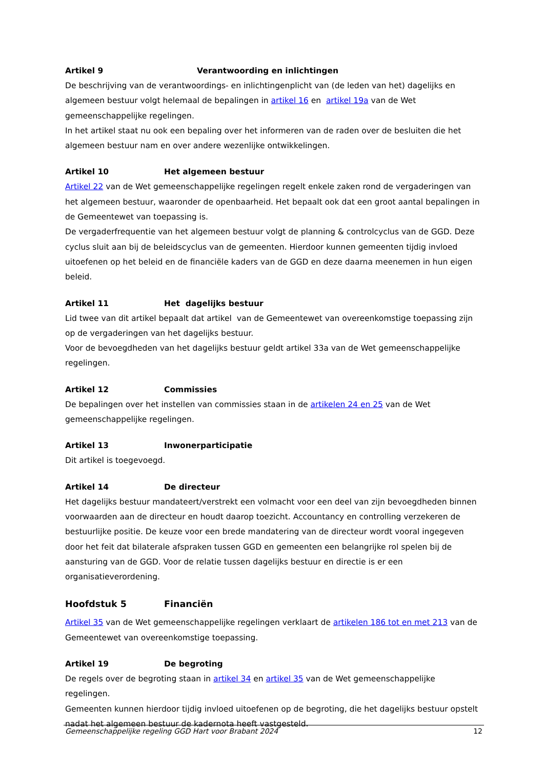Artikel 9 Verantwoording en inlichtingen
De beschrijving van de verantwoordings- en inlichtingenplicht van (de leden van het) dagelijks en algemeen bestuur volgt helemaal de bepalingen in artikel 16 en artikel 19a van de Wet gemeenschappelijke regelingen.
In het artikel staat nu ook een bepaling over het informeren van de raden over de besluiten die het algemeen bestuur nam en over andere wezenlijke ontwikkelingen.
Artikel 10 Het algemeen bestuur
Artikel 22 van de Wet gemeenschappelijke regelingen regelt enkele zaken rond de vergaderingen van het algemeen bestuur, waaronder de openbaarheid. Het bepaalt ook dat een groot aantal bepalingen in de Gemeentewet van toepassing is.
De vergaderfrequentie van het algemeen bestuur volgt de planning & controlcyclus van de GGD. Deze cyclus sluit aan bij de beleidscyclus van de gemeenten. Hierdoor kunnen gemeenten tijdig invloed uitoefenen op het beleid en de financiële kaders van de GGD en deze daarna meenemen in hun eigen beleid.
Artikel 11 Het dagelijks bestuur
Lid twee van dit artikel bepaalt dat artikel van de Gemeentewet van overeenkomstige toepassing zijn op de vergaderingen van het dagelijks bestuur.
Voor de bevoegdheden van het dagelijks bestuur geldt artikel 33a van de Wet gemeenschappelijke regelingen.
Artikel 12 Commissies
De bepalingen over het instellen van commissies staan in de artikelen 24 en 25 van de Wet gemeenschappelijke regelingen.
Artikel 13 Inwonerparticipatie
Dit artikel is toegevoegd.
Artikel 14 De directeur
Het dagelijks bestuur mandateert/verstrekt een volmacht voor een deel van zijn bevoegdheden binnen voorwaarden aan de directeur en houdt daarop toezicht. Accountancy en controlling verzekeren de bestuurlijke positie. De keuze voor een brede mandatering van de directeur wordt vooral ingegeven door het feit dat bilaterale afspraken tussen GGD en gemeenten een belangrijke rol spelen bij de aansturing van de GGD. Voor de relatie tussen dagelijks bestuur en directie is er een organisatieverordening.
Hoofdstuk 5 Financiën
Artikel 35 van de Wet gemeenschappelijke regelingen verklaart de artikelen 186 tot en met 213 van de Gemeentewet van overeenkomstige toepassing.
Artikel 19 De begroting
De regels over de begroting staan in artikel 34 en artikel 35 van de Wet gemeenschappelijke regelingen.
Gemeenten kunnen hierdoor tijdig invloed uitoefenen op de begroting, die het dagelijks bestuur opstelt nadat het algemeen bestuur de kadernota heeft vastgesteld.
Gemeenschappelijke regeling GGD Hart voor Brabant 2024 12